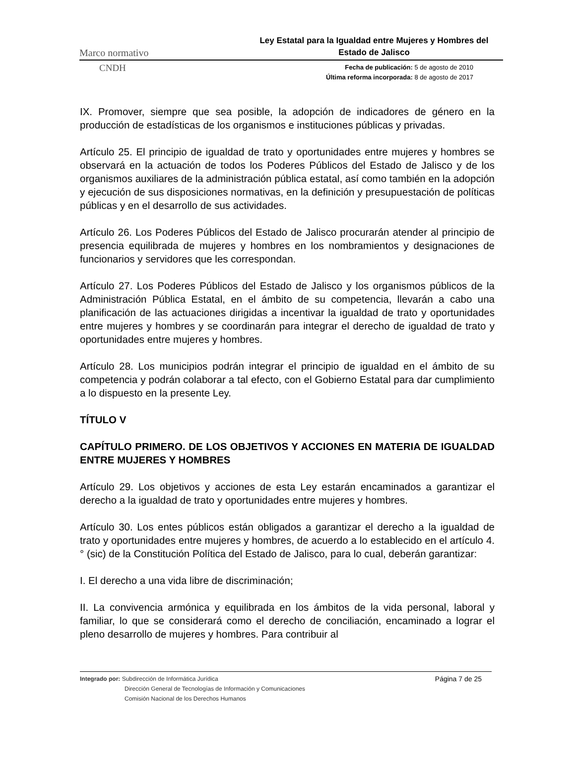Marco normativo Ley Estatal para la Igualdad entre Mujeres y Hombres del Estado de Jalisco
CNDH
Fecha de publicación: 5 de agosto de 2010
Última reforma incorporada: 8 de agosto de 2017
IX. Promover, siempre que sea posible, la adopción de indicadores de género en la producción de estadísticas de los organismos e instituciones públicas y privadas.
Artículo 25. El principio de igualdad de trato y oportunidades entre mujeres y hombres se observará en la actuación de todos los Poderes Públicos del Estado de Jalisco y de los organismos auxiliares de la administración pública estatal, así como también en la adopción y ejecución de sus disposiciones normativas, en la definición y presupuestación de políticas públicas y en el desarrollo de sus actividades.
Artículo 26. Los Poderes Públicos del Estado de Jalisco procurarán atender al principio de presencia equilibrada de mujeres y hombres en los nombramientos y designaciones de funcionarios y servidores que les correspondan.
Artículo 27. Los Poderes Públicos del Estado de Jalisco y los organismos públicos de la Administración Pública Estatal, en el ámbito de su competencia, llevarán a cabo una planificación de las actuaciones dirigidas a incentivar la igualdad de trato y oportunidades entre mujeres y hombres y se coordinarán para integrar el derecho de igualdad de trato y oportunidades entre mujeres y hombres.
Artículo 28. Los municipios podrán integrar el principio de igualdad en el ámbito de su competencia y podrán colaborar a tal efecto, con el Gobierno Estatal para dar cumplimiento a lo dispuesto en la presente Ley.
TÍTULO V
CAPÍTULO PRIMERO. DE LOS OBJETIVOS Y ACCIONES EN MATERIA DE IGUALDAD ENTRE MUJERES Y HOMBRES
Artículo 29. Los objetivos y acciones de esta Ley estarán encaminados a garantizar el derecho a la igualdad de trato y oportunidades entre mujeres y hombres.
Artículo 30. Los entes públicos están obligados a garantizar el derecho a la igualdad de trato y oportunidades entre mujeres y hombres, de acuerdo a lo establecido en el artículo 4. ° (sic) de la Constitución Política del Estado de Jalisco, para lo cual, deberán garantizar:
I. El derecho a una vida libre de discriminación;
II. La convivencia armónica y equilibrada en los ámbitos de la vida personal, laboral y familiar, lo que se considerará como el derecho de conciliación, encaminado a lograr el pleno desarrollo de mujeres y hombres. Para contribuir al
Integrado por: Subdirección de Informática Jurídica
Dirección General de Tecnologías de Información y Comunicaciones
Comisión Nacional de los Derechos Humanos
Página 7 de 25